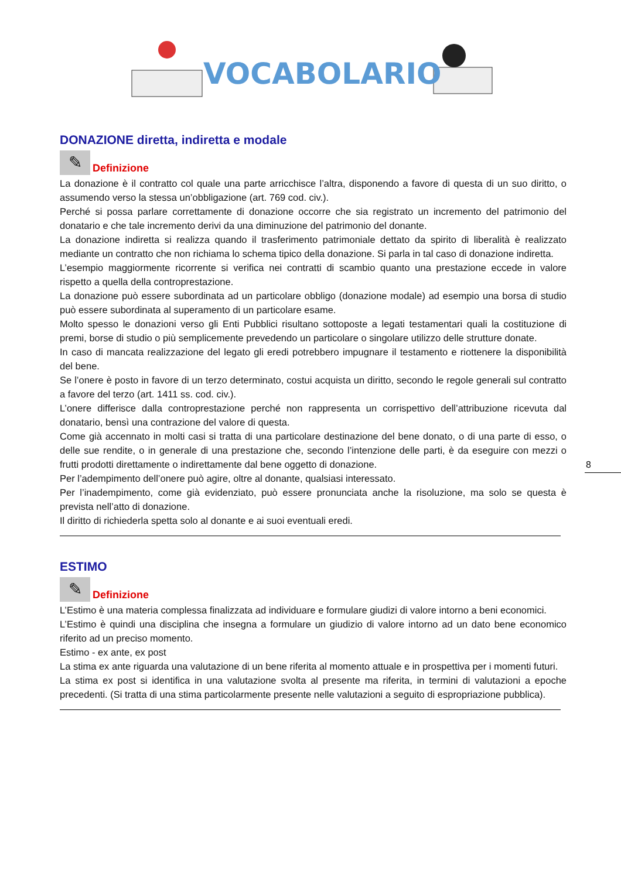VOCABOLARIO
DONAZIONE diretta, indiretta e modale
✎
Definizione
La donazione è il contratto col quale una parte arricchisce l’altra, disponendo a favore di questa di un suo diritto, o assumendo verso la stessa un’obbligazione (art. 769 cod. civ.).
Perché si possa parlare correttamente di donazione occorre che sia registrato un incremento del patrimonio del donatario e che tale incremento derivi da una diminuzione del patrimonio del donante.
La donazione indiretta si realizza quando il trasferimento patrimoniale dettato da spirito di liberalità è realizzato mediante un contratto che non richiama lo schema tipico della donazione. Si parla in tal caso di donazione indiretta.
L’esempio maggiormente ricorrente si verifica nei contratti di scambio quanto una prestazione eccede in valore rispetto a quella della controprestazione.
La donazione può essere subordinata ad un particolare obbligo (donazione modale) ad esempio una borsa di studio può essere subordinata al superamento di un particolare esame.
Molto spesso le donazioni verso gli Enti Pubblici risultano sottoposte a legati testamentari quali la costituzione di premi, borse di studio o più semplicemente prevedendo un particolare o singolare utilizzo delle strutture donate.
In caso di mancata realizzazione del legato gli eredi potrebbero impugnare il testamento e riottenere la disponibilità del bene.
Se l’onere è posto in favore di un terzo determinato, costui acquista un diritto, secondo le regole generali sul contratto a favore del terzo (art. 1411 ss. cod. civ.).
L’onere differisce dalla controprestazione perché non rappresenta un corrispettivo dell’attribuzione ricevuta dal donatario, bensì una contrazione del valore di questa.
Come già accennato in molti casi si tratta di una particolare destinazione del bene donato, o di una parte di esso, o delle sue rendite, o in generale di una prestazione che, secondo l’intenzione delle parti, è da eseguire con mezzi o frutti prodotti direttamente o indirettamente dal bene oggetto di donazione.
Per l’adempimento dell’onere può agire, oltre al donante, qualsiasi interessato.
Per l’inadempimento, come già evidenziato, può essere pronunciata anche la risoluzione, ma solo se questa è prevista nell’atto di donazione.
Il diritto di richiederla spetta solo al donante e ai suoi eventuali eredi.
ESTIMO
✎
Definizione
L’Estimo è una materia complessa finalizzata ad individuare e formulare giudizi di valore intorno a beni economici.
L’Estimo è quindi una disciplina che insegna a formulare un giudizio di valore intorno ad un dato bene economico riferito ad un preciso momento.
Estimo - ex ante, ex post
La stima ex ante riguarda una valutazione di un bene riferita al momento attuale e in prospettiva per i momenti futuri.
La stima ex post si identifica in una valutazione svolta al presente ma riferita, in termini di valutazioni a epoche precedenti. (Si tratta di una stima particolarmente presente nelle valutazioni a seguito di espropriazione pubblica).
8